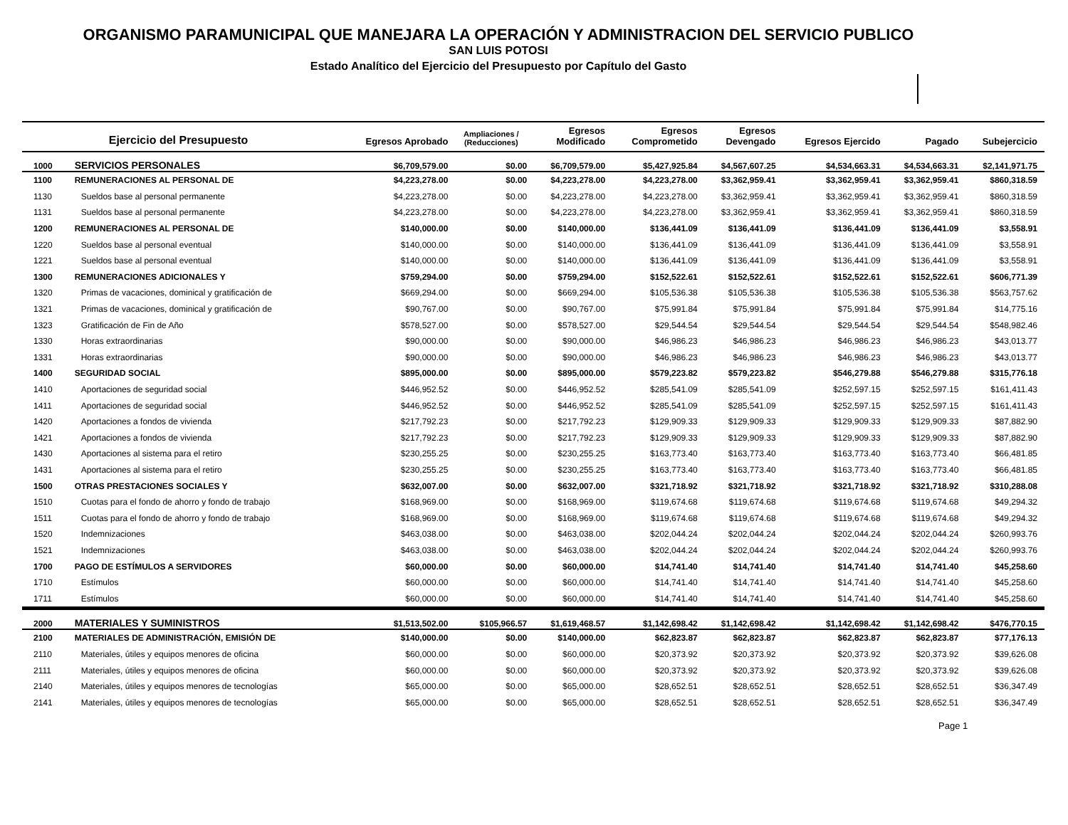ORGANISMO PARAMUNICIPAL QUE MANEJARA LA OPERACIÓN Y ADMINISTRACION DEL SERVICIO PUBLICO
SAN LUIS POTOSI
Estado Analítico del Ejercicio del Presupuesto por Capítulo del Gasto
| Ejercicio del Presupuesto | | Egresos Aprobado | Ampliaciones / (Reducciones) | Egresos Modificado | Egresos Comprometido | Egresos Devengado | Egresos Ejercido | Pagado | Subejercicio |
| --- | --- | --- | --- | --- | --- | --- | --- | --- | --- |
| 1000 | SERVICIOS PERSONALES | $6,709,579.00 | $0.00 | $6,709,579.00 | $5,427,925.84 | $4,567,607.25 | $4,534,663.31 | $4,534,663.31 | $2,141,971.75 |
| 1100 | REMUNERACIONES AL PERSONAL DE | $4,223,278.00 | $0.00 | $4,223,278.00 | $4,223,278.00 | $3,362,959.41 | $3,362,959.41 | $3,362,959.41 | $860,318.59 |
| 1130 | Sueldos base al personal permanente | $4,223,278.00 | $0.00 | $4,223,278.00 | $4,223,278.00 | $3,362,959.41 | $3,362,959.41 | $3,362,959.41 | $860,318.59 |
| 1131 | Sueldos base al personal permanente | $4,223,278.00 | $0.00 | $4,223,278.00 | $4,223,278.00 | $3,362,959.41 | $3,362,959.41 | $3,362,959.41 | $860,318.59 |
| 1200 | REMUNERACIONES AL PERSONAL DE | $140,000.00 | $0.00 | $140,000.00 | $136,441.09 | $136,441.09 | $136,441.09 | $136,441.09 | $3,558.91 |
| 1220 | Sueldos base al personal eventual | $140,000.00 | $0.00 | $140,000.00 | $136,441.09 | $136,441.09 | $136,441.09 | $136,441.09 | $3,558.91 |
| 1221 | Sueldos base al personal eventual | $140,000.00 | $0.00 | $140,000.00 | $136,441.09 | $136,441.09 | $136,441.09 | $136,441.09 | $3,558.91 |
| 1300 | REMUNERACIONES ADICIONALES Y | $759,294.00 | $0.00 | $759,294.00 | $152,522.61 | $152,522.61 | $152,522.61 | $152,522.61 | $606,771.39 |
| 1320 | Primas de vacaciones, dominical y gratificación de | $669,294.00 | $0.00 | $669,294.00 | $105,536.38 | $105,536.38 | $105,536.38 | $105,536.38 | $563,757.62 |
| 1321 | Primas de vacaciones, dominical y gratificación de | $90,767.00 | $0.00 | $90,767.00 | $75,991.84 | $75,991.84 | $75,991.84 | $75,991.84 | $14,775.16 |
| 1323 | Gratificación de Fin de Año | $578,527.00 | $0.00 | $578,527.00 | $29,544.54 | $29,544.54 | $29,544.54 | $29,544.54 | $548,982.46 |
| 1330 | Horas extraordinarias | $90,000.00 | $0.00 | $90,000.00 | $46,986.23 | $46,986.23 | $46,986.23 | $46,986.23 | $43,013.77 |
| 1331 | Horas extraordinarias | $90,000.00 | $0.00 | $90,000.00 | $46,986.23 | $46,986.23 | $46,986.23 | $46,986.23 | $43,013.77 |
| 1400 | SEGURIDAD SOCIAL | $895,000.00 | $0.00 | $895,000.00 | $579,223.82 | $579,223.82 | $546,279.88 | $546,279.88 | $315,776.18 |
| 1410 | Aportaciones de seguridad social | $446,952.52 | $0.00 | $446,952.52 | $285,541.09 | $285,541.09 | $252,597.15 | $252,597.15 | $161,411.43 |
| 1411 | Aportaciones de seguridad social | $446,952.52 | $0.00 | $446,952.52 | $285,541.09 | $285,541.09 | $252,597.15 | $252,597.15 | $161,411.43 |
| 1420 | Aportaciones a fondos de vivienda | $217,792.23 | $0.00 | $217,792.23 | $129,909.33 | $129,909.33 | $129,909.33 | $129,909.33 | $87,882.90 |
| 1421 | Aportaciones a fondos de vivienda | $217,792.23 | $0.00 | $217,792.23 | $129,909.33 | $129,909.33 | $129,909.33 | $129,909.33 | $87,882.90 |
| 1430 | Aportaciones al sistema para el retiro | $230,255.25 | $0.00 | $230,255.25 | $163,773.40 | $163,773.40 | $163,773.40 | $163,773.40 | $66,481.85 |
| 1431 | Aportaciones al sistema para el retiro | $230,255.25 | $0.00 | $230,255.25 | $163,773.40 | $163,773.40 | $163,773.40 | $163,773.40 | $66,481.85 |
| 1500 | OTRAS PRESTACIONES SOCIALES Y | $632,007.00 | $0.00 | $632,007.00 | $321,718.92 | $321,718.92 | $321,718.92 | $321,718.92 | $310,288.08 |
| 1510 | Cuotas para el fondo de ahorro y fondo de trabajo | $168,969.00 | $0.00 | $168,969.00 | $119,674.68 | $119,674.68 | $119,674.68 | $119,674.68 | $49,294.32 |
| 1511 | Cuotas para el fondo de ahorro y fondo de trabajo | $168,969.00 | $0.00 | $168,969.00 | $119,674.68 | $119,674.68 | $119,674.68 | $119,674.68 | $49,294.32 |
| 1520 | Indemnizaciones | $463,038.00 | $0.00 | $463,038.00 | $202,044.24 | $202,044.24 | $202,044.24 | $202,044.24 | $260,993.76 |
| 1521 | Indemnizaciones | $463,038.00 | $0.00 | $463,038.00 | $202,044.24 | $202,044.24 | $202,044.24 | $202,044.24 | $260,993.76 |
| 1700 | PAGO DE ESTÍMULOS A SERVIDORES | $60,000.00 | $0.00 | $60,000.00 | $14,741.40 | $14,741.40 | $14,741.40 | $14,741.40 | $45,258.60 |
| 1710 | Estímulos | $60,000.00 | $0.00 | $60,000.00 | $14,741.40 | $14,741.40 | $14,741.40 | $14,741.40 | $45,258.60 |
| 1711 | Estímulos | $60,000.00 | $0.00 | $60,000.00 | $14,741.40 | $14,741.40 | $14,741.40 | $14,741.40 | $45,258.60 |
| 2000 | MATERIALES Y SUMINISTROS | $1,513,502.00 | $105,966.57 | $1,619,468.57 | $1,142,698.42 | $1,142,698.42 | $1,142,698.42 | $1,142,698.42 | $476,770.15 |
| 2100 | MATERIALES DE ADMINISTRACIÓN, EMISIÓN DE | $140,000.00 | $0.00 | $140,000.00 | $62,823.87 | $62,823.87 | $62,823.87 | $62,823.87 | $77,176.13 |
| 2110 | Materiales, útiles y equipos menores de oficina | $60,000.00 | $0.00 | $60,000.00 | $20,373.92 | $20,373.92 | $20,373.92 | $20,373.92 | $39,626.08 |
| 2111 | Materiales, útiles y equipos menores de oficina | $60,000.00 | $0.00 | $60,000.00 | $20,373.92 | $20,373.92 | $20,373.92 | $20,373.92 | $39,626.08 |
| 2140 | Materiales, útiles y equipos menores de tecnologías | $65,000.00 | $0.00 | $65,000.00 | $28,652.51 | $28,652.51 | $28,652.51 | $28,652.51 | $36,347.49 |
| 2141 | Materiales, útiles y equipos menores de tecnologías | $65,000.00 | $0.00 | $65,000.00 | $28,652.51 | $28,652.51 | $28,652.51 | $28,652.51 | $36,347.49 |
Page 1